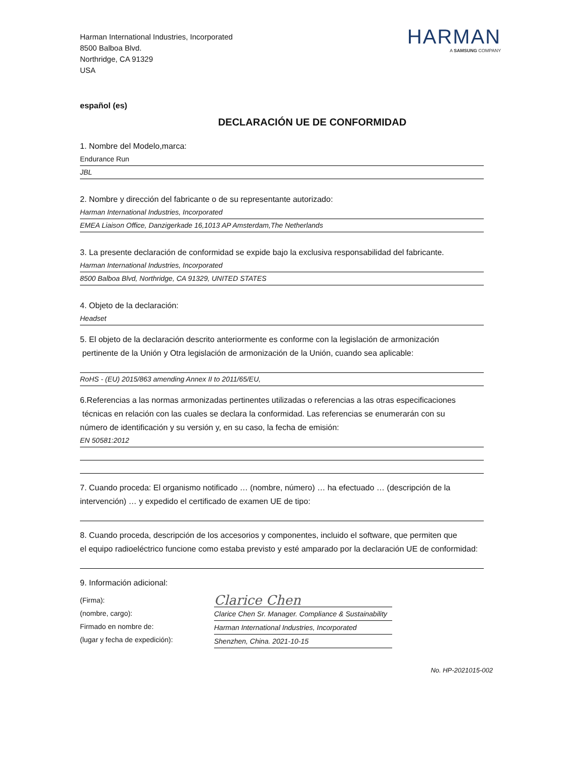Harman International Industries, Incorporated
8500 Balboa Blvd.
Northridge, CA 91329
USA
HARMAN
A SAMSUNG COMPANY
español (es)
DECLARACIÓN UE DE CONFORMIDAD
1. Nombre del Modelo,marca:
Endurance Run
JBL
2. Nombre y dirección del fabricante o de su representante autorizado:
Harman International Industries, Incorporated
EMEA Liaison Office, Danzigerkade 16,1013 AP Amsterdam,The Netherlands
3. La presente declaración de conformidad se expide bajo la exclusiva responsabilidad del fabricante.
Harman International Industries, Incorporated
8500 Balboa Blvd, Northridge, CA 91329, UNITED STATES
4. Objeto de la declaración:
Headset
5. El objeto de la declaración descrito anteriormente es conforme con la legislación de armonización
pertinente de la Unión y Otra legislación de armonización de la Unión, cuando sea aplicable:
RoHS - (EU) 2015/863 amending Annex II to 2011/65/EU,
6.Referencias a las normas armonizadas pertinentes utilizadas o referencias a las otras especificaciones
técnicas en relación con las cuales se declara la conformidad. Las referencias se enumerarán con su
número de identificación y su versión y, en su caso, la fecha de emisión:
EN 50581:2012
7. Cuando proceda: El organismo notificado … (nombre, número) … ha efectuado … (descripción de la
intervención) … y expedido el certificado de examen UE de tipo:
8. Cuando proceda, descripción de los accesorios y componentes, incluido el software, que permiten que
el equipo radioeléctrico funcione como estaba previsto y esté amparado por la declaración UE de conformidad:
9. Información adicional:
(Firma):
(nombre, cargo):
Firmado en nombre de:
(lugar y fecha de expedición):
Clarice Chen
Clarice Chen Sr. Manager. Compliance & Sustainability
Harman International Industries, Incorporated
Shenzhen, China. 2021-10-15
No. HP-2021015-002